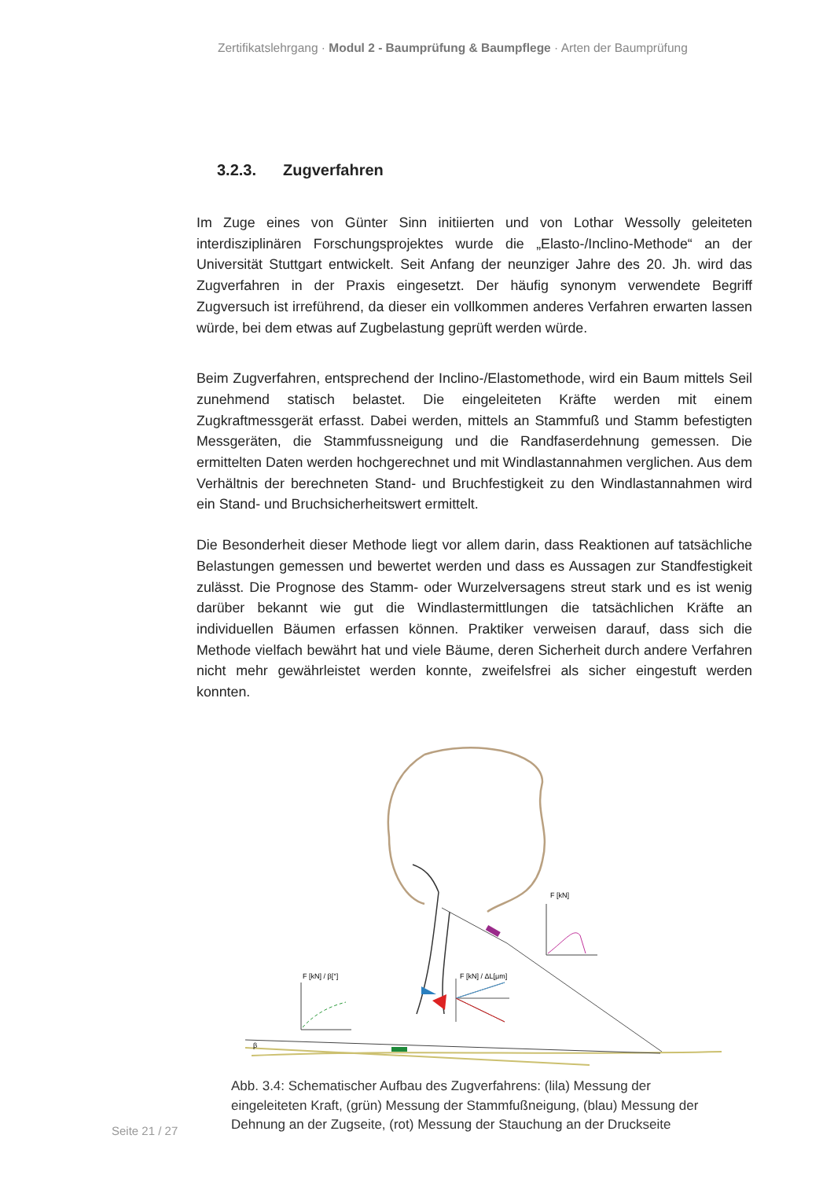Zertifikatslehrgang · Modul 2 - Baumprüfung & Baumpflege · Arten der Baumprüfung
3.2.3. Zugverfahren
Im Zuge eines von Günter Sinn initiierten und von Lothar Wessolly geleiteten interdisziplinären Forschungsprojektes wurde die „Elasto-/Inclino-Methode“ an der Universität Stuttgart entwickelt. Seit Anfang der neunziger Jahre des 20. Jh. wird das Zugverfahren in der Praxis eingesetzt. Der häufig synonym verwendete Begriff Zugversuch ist irreführend, da dieser ein vollkommen anderes Verfahren erwarten lassen würde, bei dem etwas auf Zugbelastung geprüft werden würde.
Beim Zugverfahren, entsprechend der Inclino-/Elastomethode, wird ein Baum mittels Seil zunehmend statisch belastet. Die eingeleiteten Kräfte werden mit einem Zugkraftmessgerät erfasst. Dabei werden, mittels an Stammfuß und Stamm befestigten Messgeräten, die Stammfussneigung und die Randfaserdehnung gemessen. Die ermittelten Daten werden hochgerechnet und mit Windlastannahmen verglichen. Aus dem Verhältnis der berechneten Stand- und Bruchfestigkeit zu den Windlastannahmen wird ein Stand- und Bruchsicherheitswert ermittelt.
Die Besonderheit dieser Methode liegt vor allem darin, dass Reaktionen auf tatsächliche Belastungen gemessen und bewertet werden und dass es Aussagen zur Standfestigkeit zulässt. Die Prognose des Stamm- oder Wurzelversagens streut stark und es ist wenig darüber bekannt wie gut die Windlastermittlungen die tatsächlichen Kräfte an individuellen Bäumen erfassen können. Praktiker verweisen darauf, dass sich die Methode vielfach bewährt hat und viele Bäume, deren Sicherheit durch andere Verfahren nicht mehr gewährleistet werden konnte, zweifelsfrei als sicher eingestuft werden konnten.
F [kN] / ΔL[μm]
F [kN] / β[°]
F [kN]
β
Abb. 3.4: Schematischer Aufbau des Zugverfahrens: (lila) Messung der eingeleiteten Kraft, (grün) Messung der Stammfußneigung, (blau) Messung der Dehnung an der Zugseite, (rot) Messung der Stauchung an der Druckseite
Seite 21 / 27